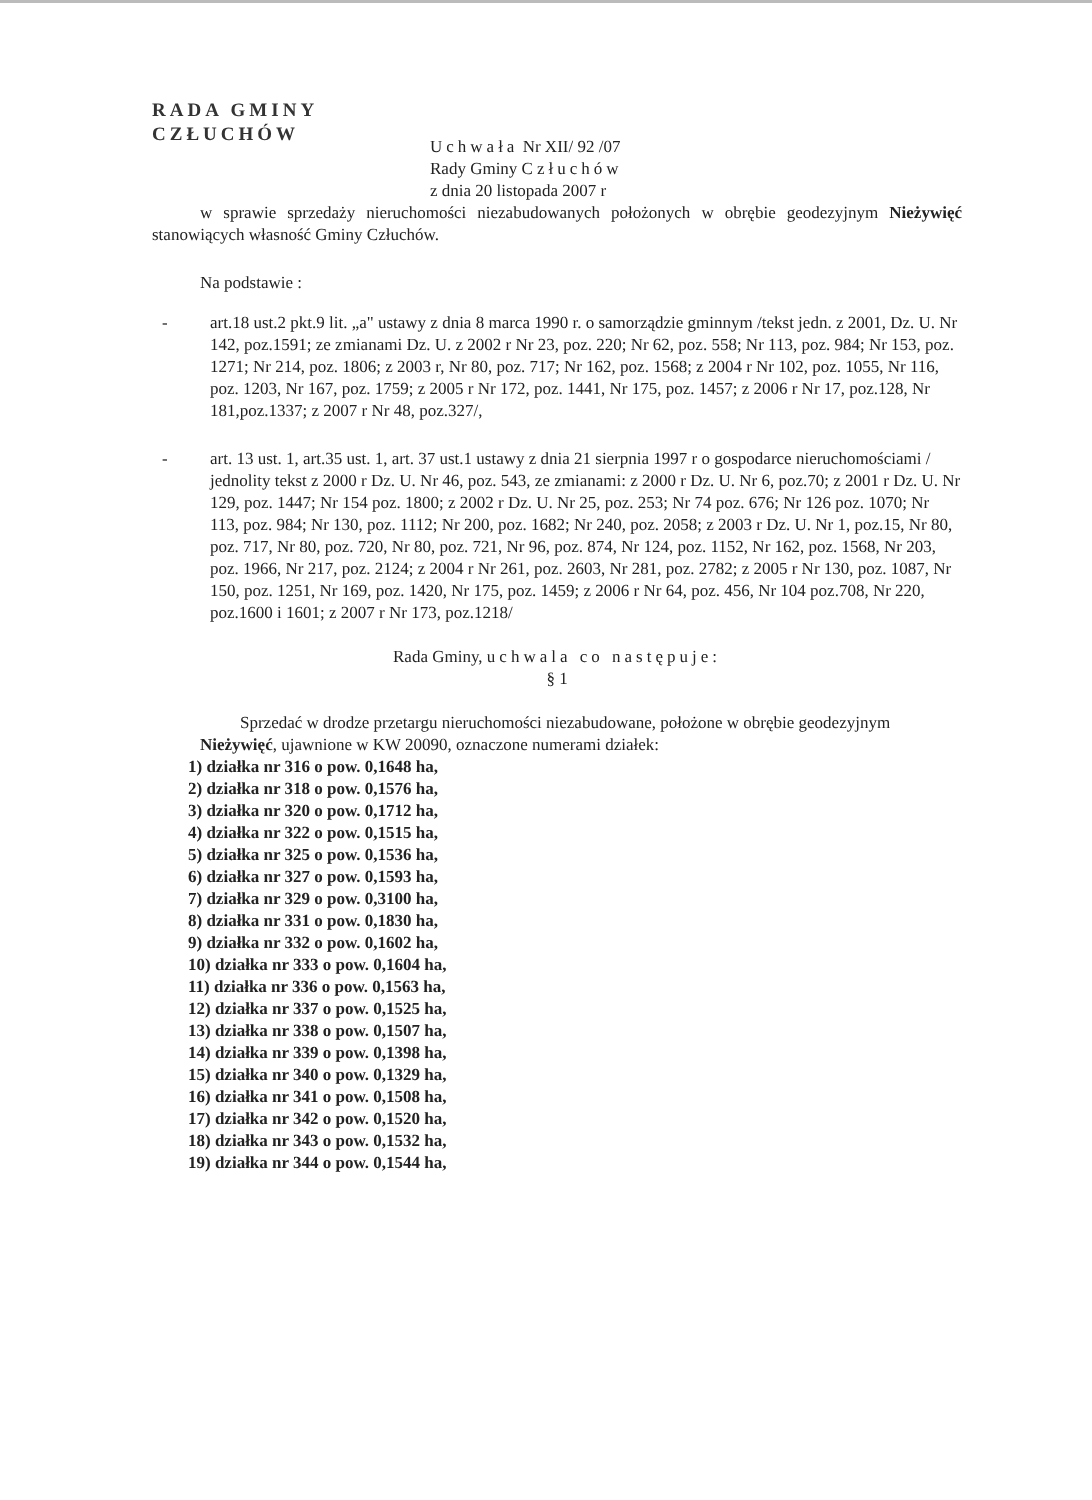RADA GMINY
CZŁUCHÓW
Uchwała Nr XII/ 92 /07
Rady Gminy Człuchów
z dnia 20 listopada 2007 r
w sprawie sprzedaży nieruchomości niezabudowanych położonych w obrębie geodezyjnym Nieżywięć stanowiących własność Gminy Człuchów.
Na podstawie :
- art.18 ust.2 pkt.9 lit. „a" ustawy z dnia 8 marca 1990 r. o samorządzie gminnym /tekst jedn. z 2001, Dz. U. Nr 142, poz.1591; ze zmianami Dz. U. z 2002 r Nr 23, poz. 220; Nr 62, poz. 558; Nr 113, poz. 984; Nr 153, poz. 1271; Nr 214, poz. 1806; z 2003 r, Nr 80, poz. 717; Nr 162, poz. 1568; z 2004 r Nr 102, poz. 1055, Nr 116, poz. 1203, Nr 167, poz. 1759; z 2005 r Nr 172, poz. 1441, Nr 175, poz. 1457; z 2006 r Nr 17, poz.128, Nr 181,poz.1337; z 2007 r Nr 48, poz.327/,
- art. 13 ust. 1, art.35 ust. 1, art. 37 ust.1 ustawy z dnia 21 sierpnia 1997 r o gospodarce nieruchomościami / jednolity tekst z 2000 r Dz. U. Nr 46, poz. 543, ze zmianami: z 2000 r Dz. U. Nr 6, poz.70; z 2001 r Dz. U. Nr 129, poz. 1447; Nr 154 poz. 1800; z 2002 r Dz. U. Nr 25, poz. 253; Nr 74 poz. 676; Nr 126 poz. 1070; Nr 113, poz. 984; Nr 130, poz. 1112; Nr 200, poz. 1682; Nr 240, poz. 2058; z 2003 r Dz. U. Nr 1, poz.15, Nr 80, poz. 717, Nr 80, poz. 720, Nr 80, poz. 721, Nr 96, poz. 874, Nr 124, poz. 1152, Nr 162, poz. 1568, Nr 203, poz. 1966, Nr 217, poz. 2124; z 2004 r Nr 261, poz. 2603, Nr 281, poz. 2782; z 2005 r Nr 130, poz. 1087, Nr 150, poz. 1251, Nr 169, poz. 1420, Nr 175, poz. 1459; z 2006 r Nr 64, poz. 456, Nr 104 poz.708, Nr 220, poz.1600 i 1601; z 2007 r Nr 173, poz.1218/
Rada Gminy, uchwala co następuje:
§ 1
Sprzedać w drodze przetargu nieruchomości niezabudowane, położone w obrębie geodezyjnym Nieżywięć, ujawnione w KW 20090, oznaczone numerami działek:
1) działka nr 316 o pow. 0,1648 ha,
2) działka nr 318 o pow. 0,1576 ha,
3) działka nr 320 o pow. 0,1712 ha,
4) działka nr 322 o pow. 0,1515 ha,
5) działka nr 325 o pow. 0,1536 ha,
6) działka nr 327 o pow. 0,1593 ha,
7) działka nr 329 o pow. 0,3100 ha,
8) działka nr 331 o pow. 0,1830 ha,
9) działka nr 332 o pow. 0,1602 ha,
10) działka nr 333 o pow. 0,1604 ha,
11) działka nr 336 o pow. 0,1563 ha,
12) działka nr 337 o pow. 0,1525 ha,
13) działka nr 338 o pow. 0,1507 ha,
14) działka nr 339 o pow. 0,1398 ha,
15) działka nr 340 o pow. 0,1329 ha,
16) działka nr 341 o pow. 0,1508 ha,
17) działka nr 342 o pow. 0,1520 ha,
18) działka nr 343 o pow. 0,1532 ha,
19) działka nr 344 o pow. 0,1544 ha,